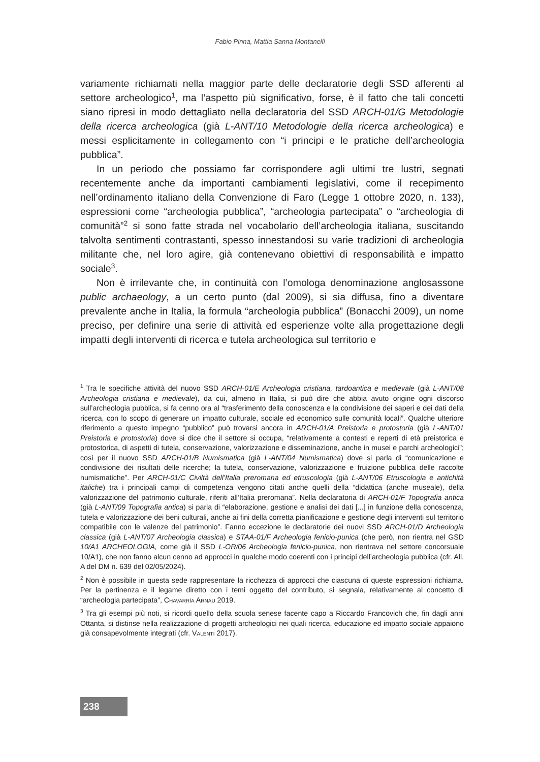Fabio Pinna, Mattia Sanna Montanelli
variamente richiamati nella maggior parte delle declaratorie degli SSD afferenti al settore archeologico<sup>1</sup>, ma l’aspetto più significativo, forse, è il fatto che tali concetti siano ripresi in modo dettagliato nella declaratoria del SSD ARCH-01/G Metodologie della ricerca archeologica (già L-ANT/10 Metodologie della ricerca archeologica) e messi esplicitamente in collegamento con “i principi e le pratiche dell’archeologia pubblica”.
In un periodo che possiamo far corrispondere agli ultimi tre lustri, segnati recentemente anche da importanti cambiamenti legislativi, come il recepimento nell’ordinamento italiano della Convenzione di Faro (Legge 1 ottobre 2020, n. 133), espressioni come “archeologia pubblica”, “archeologia partecipata” o “archeologia di comunità”<sup>2</sup> si sono fatte strada nel vocabolario dell’archeologia italiana, suscitando talvolta sentimenti contrastanti, spesso innestandosi su varie tradizioni di archeologia militante che, nel loro agire, già contenevano obiettivi di responsabilità e impatto sociale<sup>3</sup>.
Non è irrilevante che, in continuità con l’omologa denominazione anglosassone public archaeology, a un certo punto (dal 2009), si sia diffusa, fino a diventare prevalente anche in Italia, la formula “archeologia pubblica” (Bonacchi 2009), un nome preciso, per definire una serie di attività ed esperienze volte alla progettazione degli impatti degli interventi di ricerca e tutela archeologica sul territorio e
<sup>1</sup> Tra le specifiche attività del nuovo SSD ARCH-01/E Archeologia cristiana, tardoantica e medievale (già L-ANT/08 Archeologia cristiana e medievale), da cui, almeno in Italia, si può dire che abbia avuto origine ogni discorso sull’archeologia pubblica, si fa cenno ora al “trasferimento della conoscenza e la condivisione dei saperi e dei dati della ricerca, con lo scopo di generare un impatto culturale, sociale ed economico sulle comunità locali”. Qualche ulteriore riferimento a questo impegno “pubblico” può trovarsi ancora in ARCH-01/A Preistoria e protostoria (già L-ANT/01 Preistoria e protostoria) dove si dice che il settore si occupa, “relativamente a contesti e reperti di età preistorica e protostorica, di aspetti di tutela, conservazione, valorizzazione e disseminazione, anche in musei e parchi archeologici”; così per il nuovo SSD ARCH-01/B Numismatica (già L-ANT/04 Numismatica) dove si parla di “comunicazione e condivisione dei risultati delle ricerche; la tutela, conservazione, valorizzazione e fruizione pubblica delle raccolte numismatiche”. Per ARCH-01/C Civiltà dell’Italia preromana ed etruscologia (già L-ANT/06 Etruscologia e antichità italiche) tra i principali campi di competenza vengono citati anche quelli della “didattica (anche museale), della valorizzazione del patrimonio culturale, riferiti all’Italia preromana”. Nella declaratoria di ARCH-01/F Topografia antica (già L-ANT/09 Topografia antica) si parla di “elaborazione, gestione e analisi dei dati [...] in funzione della conoscenza, tutela e valorizzazione dei beni culturali, anche ai fini della corretta pianificazione e gestione degli interventi sul territorio compatibile con le valenze del patrimonio”. Fanno eccezione le declaratorie dei nuovi SSD ARCH-01/D Archeologia classica (già L-ANT/07 Archeologia classica) e STAA-01/F Archeologia fenicio-punica (che però, non rientra nel GSD 10/A1 ARCHEOLOGIA, come già il SSD L-OR/06 Archeologia fenicio-punica, non rientrava nel settore concorsuale 10/A1), che non fanno alcun cenno ad approcci in qualche modo coerenti con i principi dell’archeologia pubblica (cfr. All. A del DM n. 639 del 02/05/2024).
<sup>2</sup> Non è possibile in questa sede rappresentare la ricchezza di approcci che ciascuna di queste espressioni richiama. Per la pertinenza e il legame diretto con i temi oggetto del contributo, si segnala, relativamente al concetto di “archeologia partecipata”, Chavarría Arnau 2019.
<sup>3</sup> Tra gli esempi più noti, si ricordi quello della scuola senese facente capo a Riccardo Francovich che, fin dagli anni Ottanta, si distinse nella realizzazione di progetti archeologici nei quali ricerca, educazione ed impatto sociale appaiono già consapevolmente integrati (cfr. Valenti 2017).
238